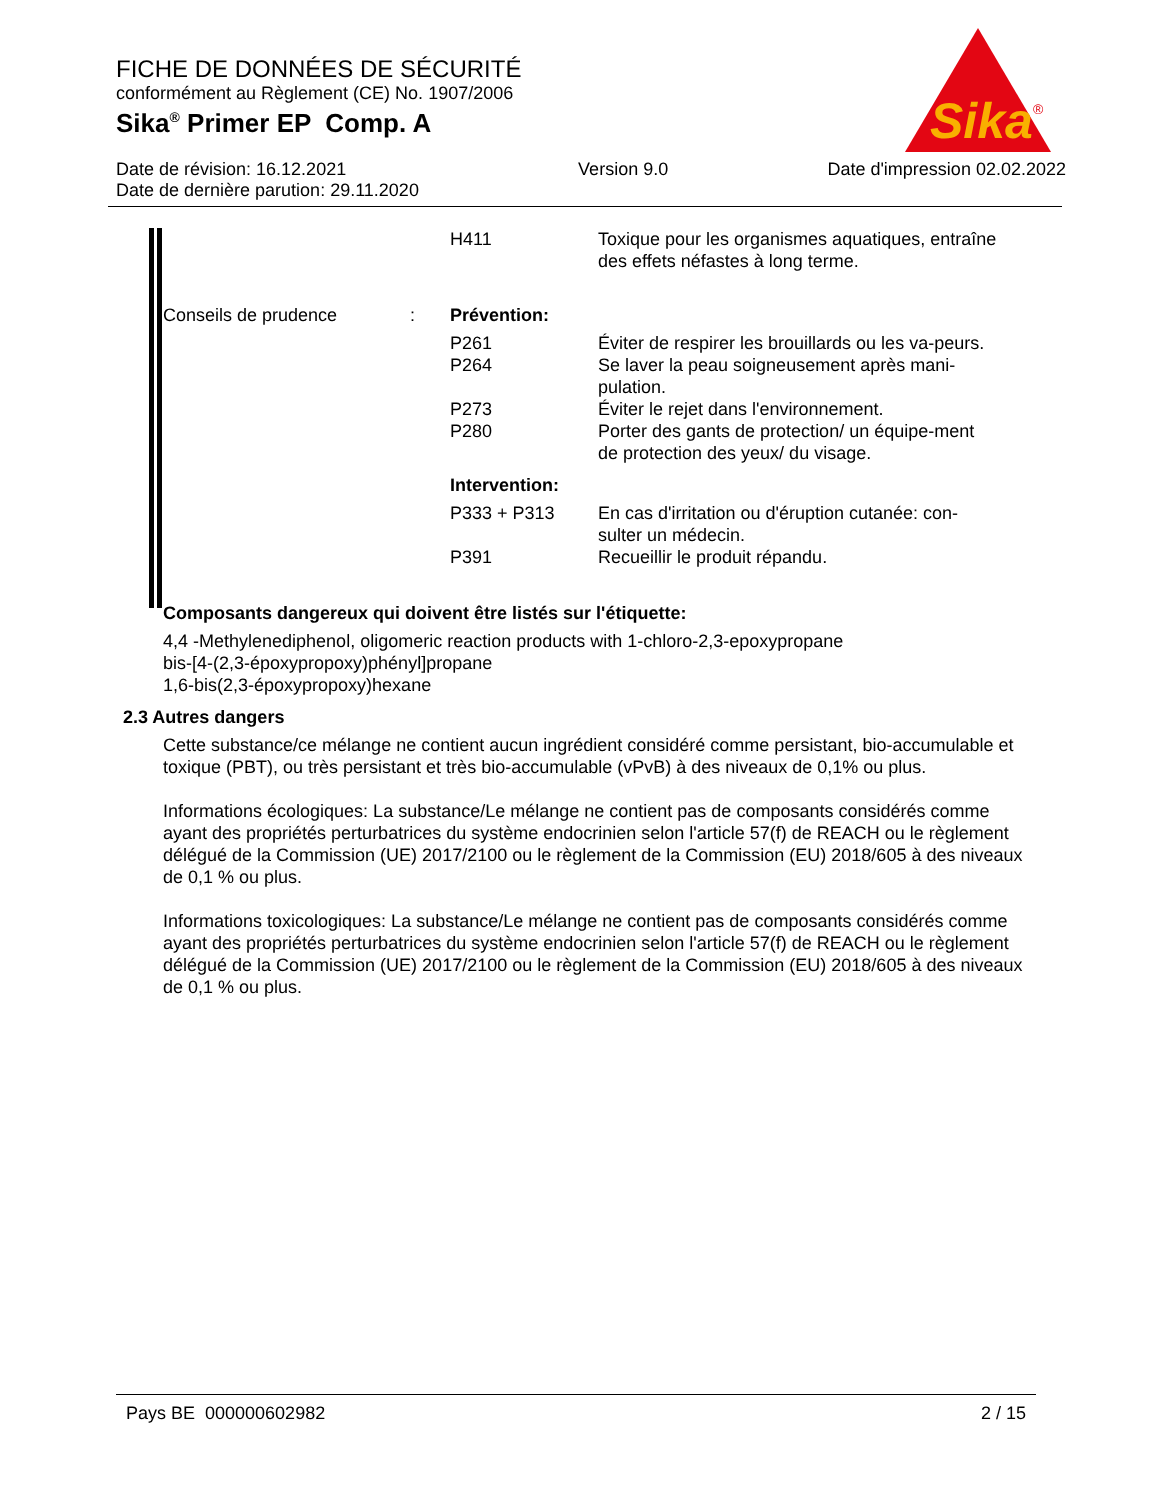FICHE DE DONNÉES DE SÉCURITÉ
conformément au Règlement (CE) No. 1907/2006
Sika<sup>®</sup> Primer EP Comp. A
Date de révision: 16.12.2021
Date de dernière parution: 29.11.2020 Version 9.0 Date d'impression 02.02.2022
Sika
®
H411 Toxique pour les organismes aquatiques, entraîne des effets néfastes à long terme.
Conseils de prudence : Prévention:
P261 Éviter de respirer les brouillards ou les va-peurs.
P264 Se laver la peau soigneusement après mani-pulation.
P273 Éviter le rejet dans l'environnement.
P280 Porter des gants de protection/ un équipe-ment de protection des yeux/ du visage.
Intervention:
P333 + P313 En cas d'irritation ou d'éruption cutanée: con-sulter un médecin.
P391 Recueillir le produit répandu.
Composants dangereux qui doivent être listés sur l'étiquette:
4,4 -Methylenediphenol, oligomeric reaction products with 1-chloro-2,3-epoxypropane
bis-[4-(2,3-époxypropoxy)phényl]propane
1,6-bis(2,3-époxypropoxy)hexane
2.3 Autres dangers
Cette substance/ce mélange ne contient aucun ingrédient considéré comme persistant, bio-accumulable et toxique (PBT), ou très persistant et très bio-accumulable (vPvB) à des niveaux de 0,1% ou plus.
Informations écologiques: La substance/Le mélange ne contient pas de composants considérés comme ayant des propriétés perturbatrices du système endocrinien selon l'article 57(f) de REACH ou le règlement délégué de la Commission (UE) 2017/2100 ou le règlement de la Commission (EU) 2018/605 à des niveaux de 0,1 % ou plus.
Informations toxicologiques: La substance/Le mélange ne contient pas de composants considérés comme ayant des propriétés perturbatrices du système endocrinien selon l'article 57(f) de REACH ou le règlement délégué de la Commission (UE) 2017/2100 ou le règlement de la Commission (EU) 2018/605 à des niveaux de 0,1 % ou plus.
Pays BE 000000602982 2 / 15